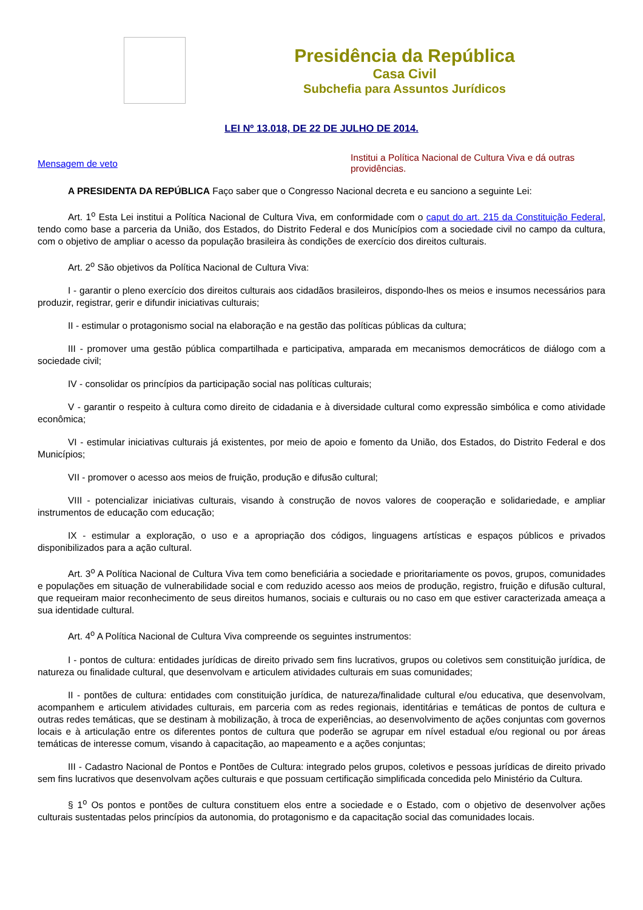Presidência da República
Casa Civil
Subchefia para Assuntos Jurídicos
LEI Nº 13.018, DE 22 DE JULHO DE 2014.
Mensagem de veto
Institui a Política Nacional de Cultura Viva e dá outras providências.
A PRESIDENTA DA REPÚBLICA Faço saber que o Congresso Nacional decreta e eu sanciono a seguinte Lei:
Art. 1<sup>o</sup> Esta Lei institui a Política Nacional de Cultura Viva, em conformidade com o caput do art. 215 da Constituição Federal, tendo como base a parceria da União, dos Estados, do Distrito Federal e dos Municípios com a sociedade civil no campo da cultura, com o objetivo de ampliar o acesso da população brasileira às condições de exercício dos direitos culturais.
Art. 2<sup>o</sup> São objetivos da Política Nacional de Cultura Viva:
I - garantir o pleno exercício dos direitos culturais aos cidadãos brasileiros, dispondo-lhes os meios e insumos necessários para produzir, registrar, gerir e difundir iniciativas culturais;
II - estimular o protagonismo social na elaboração e na gestão das políticas públicas da cultura;
III - promover uma gestão pública compartilhada e participativa, amparada em mecanismos democráticos de diálogo com a sociedade civil;
IV - consolidar os princípios da participação social nas políticas culturais;
V - garantir o respeito à cultura como direito de cidadania e à diversidade cultural como expressão simbólica e como atividade econômica;
VI - estimular iniciativas culturais já existentes, por meio de apoio e fomento da União, dos Estados, do Distrito Federal e dos Municípios;
VII - promover o acesso aos meios de fruição, produção e difusão cultural;
VIII - potencializar iniciativas culturais, visando à construção de novos valores de cooperação e solidariedade, e ampliar instrumentos de educação com educação;
IX - estimular a exploração, o uso e a apropriação dos códigos, linguagens artísticas e espaços públicos e privados disponibilizados para a ação cultural.
Art. 3<sup>o</sup> A Política Nacional de Cultura Viva tem como beneficiária a sociedade e prioritariamente os povos, grupos, comunidades e populações em situação de vulnerabilidade social e com reduzido acesso aos meios de produção, registro, fruição e difusão cultural, que requeiram maior reconhecimento de seus direitos humanos, sociais e culturais ou no caso em que estiver caracterizada ameaça a sua identidade cultural.
Art. 4<sup>o</sup> A Política Nacional de Cultura Viva compreende os seguintes instrumentos:
I - pontos de cultura: entidades jurídicas de direito privado sem fins lucrativos, grupos ou coletivos sem constituição jurídica, de natureza ou finalidade cultural, que desenvolvam e articulem atividades culturais em suas comunidades;
II - pontões de cultura: entidades com constituição jurídica, de natureza/finalidade cultural e/ou educativa, que desenvolvam, acompanhem e articulem atividades culturais, em parceria com as redes regionais, identitárias e temáticas de pontos de cultura e outras redes temáticas, que se destinam à mobilização, à troca de experiências, ao desenvolvimento de ações conjuntas com governos locais e à articulação entre os diferentes pontos de cultura que poderão se agrupar em nível estadual e/ou regional ou por áreas temáticas de interesse comum, visando à capacitação, ao mapeamento e a ações conjuntas;
III - Cadastro Nacional de Pontos e Pontões de Cultura: integrado pelos grupos, coletivos e pessoas jurídicas de direito privado sem fins lucrativos que desenvolvam ações culturais e que possuam certificação simplificada concedida pelo Ministério da Cultura.
§ 1<sup>o</sup> Os pontos e pontões de cultura constituem elos entre a sociedade e o Estado, com o objetivo de desenvolver ações culturais sustentadas pelos princípios da autonomia, do protagonismo e da capacitação social das comunidades locais.